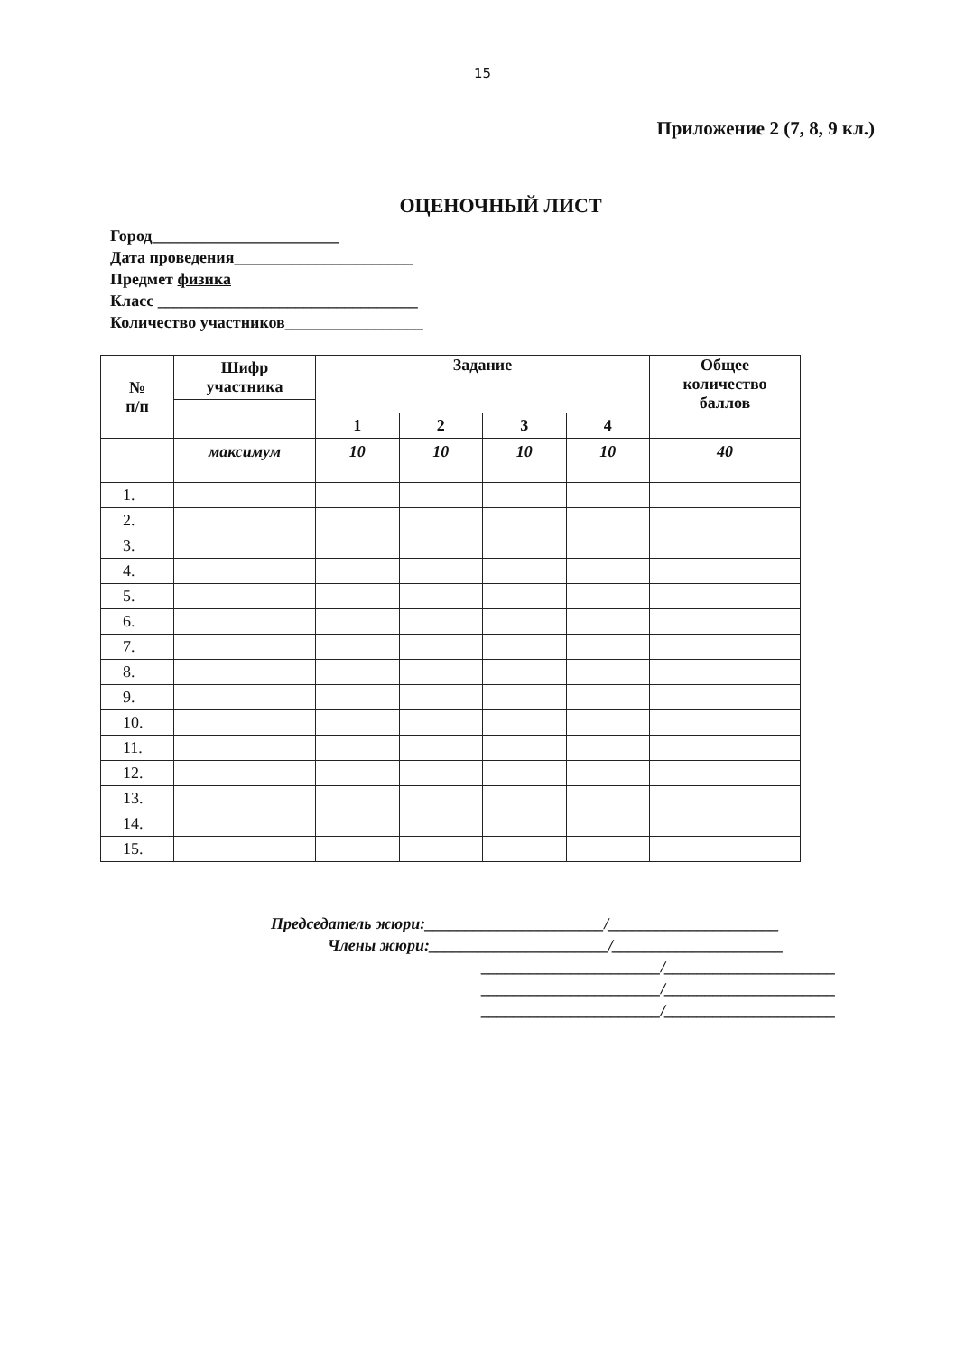15
Приложение 2 (7, 8, 9 кл.)
ОЦЕНОЧНЫЙ ЛИСТ
Город_______________________
Дата проведения______________________
Предмет физика
Класс ________________________________
Количество участников_________________
| № п/п | Шифр участника | Задание | | | | Общее количество баллов |
| --- | --- | --- | --- | --- | --- | --- |
| | | 1 | 2 | 3 | 4 | |
| | максимум | 10 | 10 | 10 | 10 | 40 |
| 1. | | | | | | |
| 2. | | | | | | |
| 3. | | | | | | |
| 4. | | | | | | |
| 5. | | | | | | |
| 6. | | | | | | |
| 7. | | | | | | |
| 8. | | | | | | |
| 9. | | | | | | |
| 10. | | | | | | |
| 11. | | | | | | |
| 12. | | | | | | |
| 13. | | | | | | |
| 14. | | | | | | |
| 15. | | | | | | |
Председатель жюри:______________________/_____________________
Члены жюри:______________________/_____________________
______________________/_____________________
______________________/_____________________
______________________/_____________________